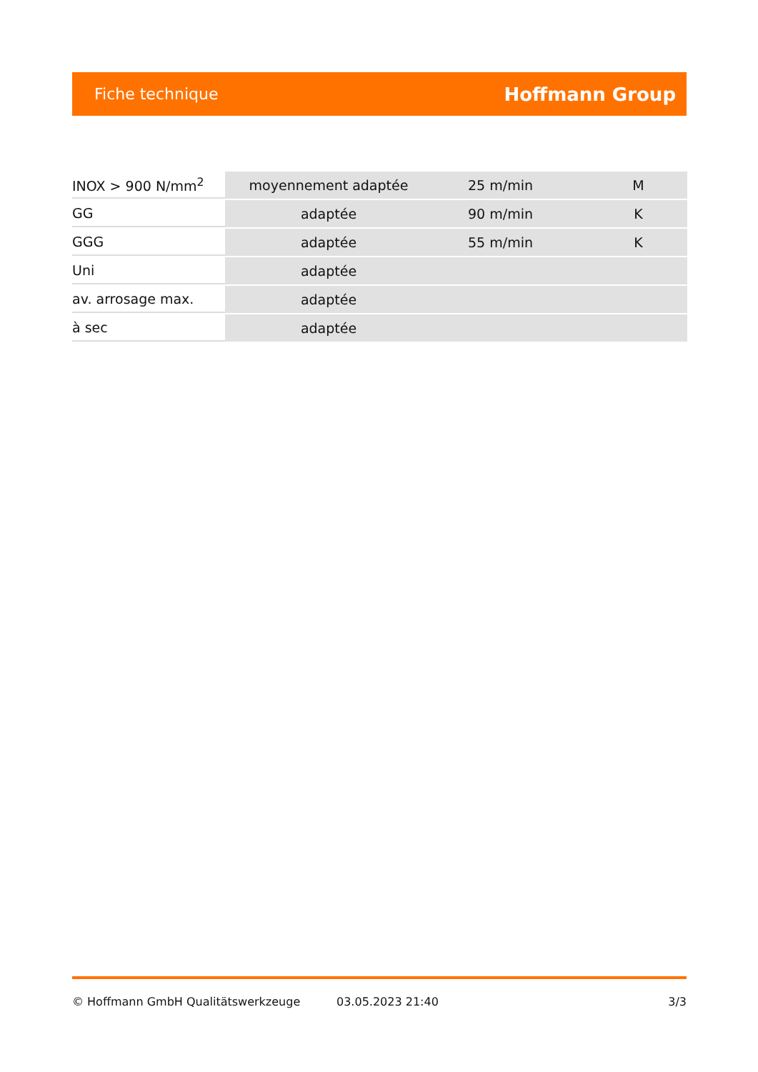Fiche technique Hoffmann Group
| INOX > 900 N/mm<sup>2</sup> | moyennement adaptée | 25 m/min | M |
| GG | adaptée | 90 m/min | K |
| GGG | adaptée | 55 m/min | K |
| Uni | adaptée | | |
| av. arrosage max. | adaptée | | |
| à sec | adaptée | | |
© Hoffmann GmbH Qualitätswerkzeuge 03.05.2023 21:40 3/3